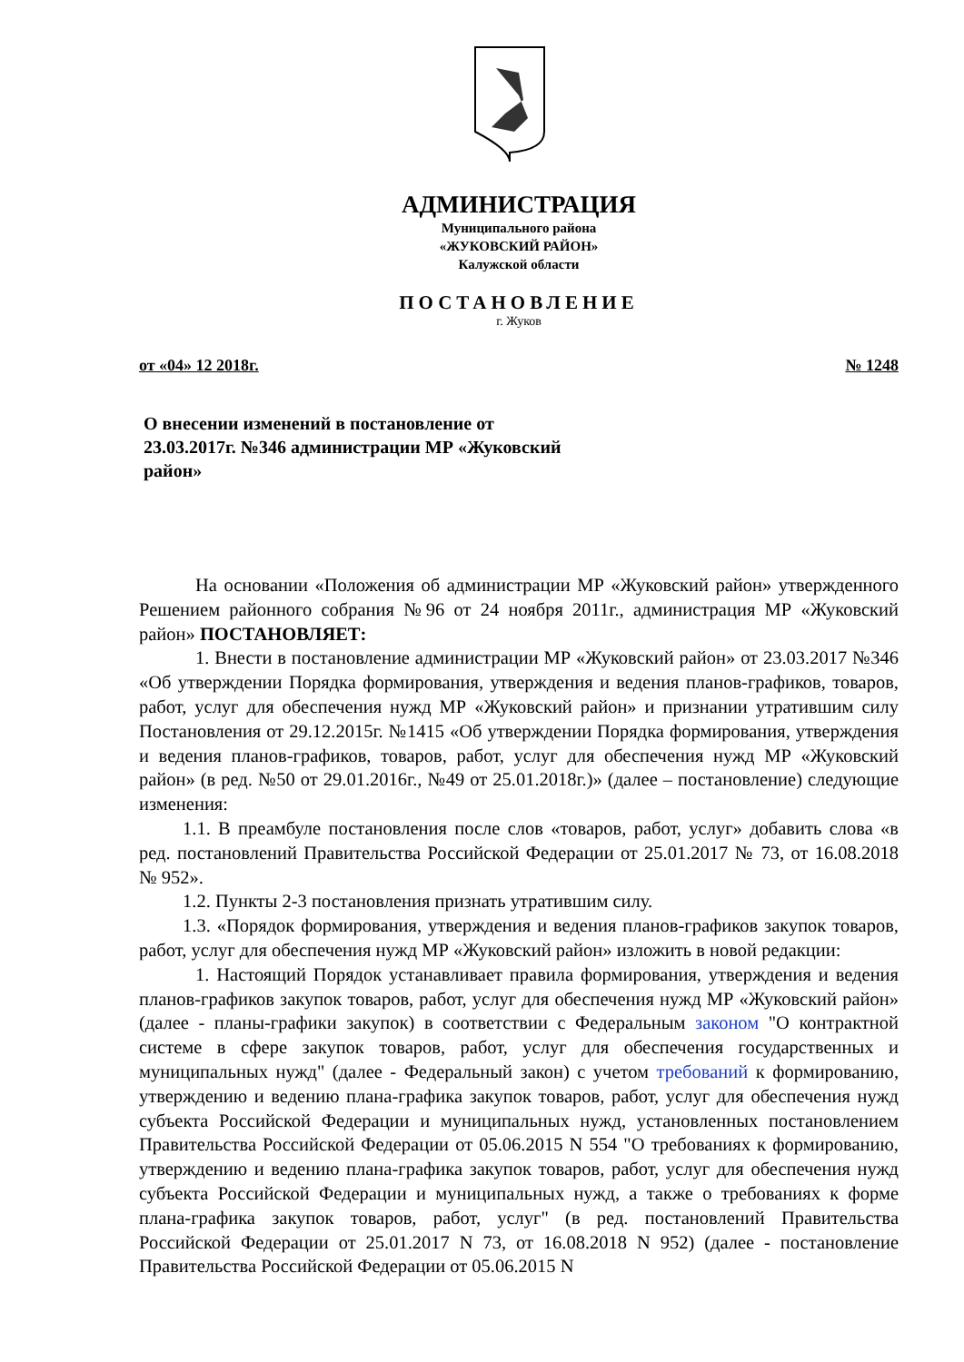АДМИНИСТРАЦИЯ
Муниципального района
«ЖУКОВСКИЙ РАЙОН»
Калужской области
ПОСТАНОВЛЕНИЕ
г. Жуков
от «04» 12 2018г. № 1248
О внесении изменений в постановление от 23.03.2017г. №346 администрации МР «Жуковский район»
На основании «Положения об администрации МР «Жуковский район» утвержденного Решением районного собрания №96 от 24 ноября 2011г., администрация МР «Жуковский район» ПОСТАНОВЛЯЕТ:
1. Внести в постановление администрации МР «Жуковский район» от 23.03.2017 №346 «Об утверждении Порядка формирования, утверждения и ведения планов-графиков, товаров, работ, услуг для обеспечения нужд МР «Жуковский район» и признании утратившим силу Постановления от 29.12.2015г. №1415 «Об утверждении Порядка формирования, утверждения и ведения планов-графиков, товаров, работ, услуг для обеспечения нужд МР «Жуковский район» (в ред. №50 от 29.01.2016г., №49 от 25.01.2018г.)» (далее – постановление) следующие изменения:
1.1. В преамбуле постановления после слов «товаров, работ, услуг» добавить слова «в ред. постановлений Правительства Российской Федерации от 25.01.2017 № 73, от 16.08.2018 № 952».
1.2. Пункты 2-3 постановления признать утратившим силу.
1.3. «Порядок формирования, утверждения и ведения планов-графиков закупок товаров, работ, услуг для обеспечения нужд МР «Жуковский район» изложить в новой редакции:
1. Настоящий Порядок устанавливает правила формирования, утверждения и ведения планов-графиков закупок товаров, работ, услуг для обеспечения нужд МР «Жуковский район» (далее - планы-графики закупок) в соответствии с Федеральным законом "О контрактной системе в сфере закупок товаров, работ, услуг для обеспечения государственных и муниципальных нужд" (далее - Федеральный закон) с учетом требований к формированию, утверждению и ведению плана-графика закупок товаров, работ, услуг для обеспечения нужд субъекта Российской Федерации и муниципальных нужд, установленных постановлением Правительства Российской Федерации от 05.06.2015 N 554 "О требованиях к формированию, утверждению и ведению плана-графика закупок товаров, работ, услуг для обеспечения нужд субъекта Российской Федерации и муниципальных нужд, а также о требованиях к форме плана-графика закупок товаров, работ, услуг" (в ред. постановлений Правительства Российской Федерации от 25.01.2017 N 73, от 16.08.2018 N 952) (далее - постановление Правительства Российской Федерации от 05.06.2015 N